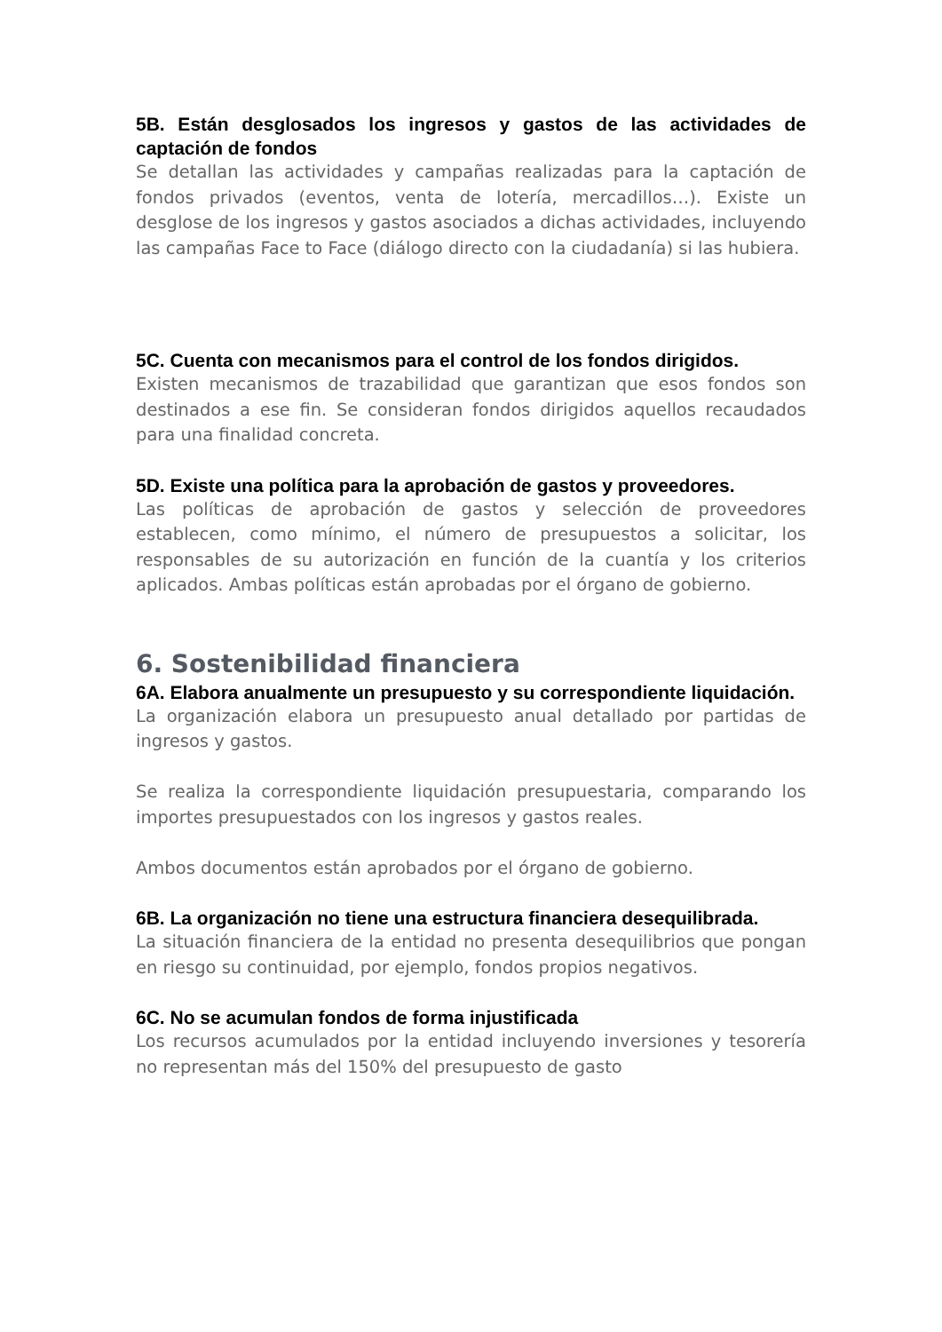5B. Están desglosados los ingresos y gastos de las actividades de captación de fondos
Se detallan las actividades y campañas realizadas para la captación de fondos privados (eventos, venta de lotería, mercadillos…). Existe un desglose de los ingresos y gastos asociados a dichas actividades, incluyendo las campañas Face to Face (diálogo directo con la ciudadanía) si las hubiera.
5C. Cuenta con mecanismos para el control de los fondos dirigidos.
Existen mecanismos de trazabilidad que garantizan que esos fondos son destinados a ese fin. Se consideran fondos dirigidos aquellos recaudados para una finalidad concreta.
5D. Existe una política para la aprobación de gastos y proveedores.
Las políticas de aprobación de gastos y selección de proveedores establecen, como mínimo, el número de presupuestos a solicitar, los responsables de su autorización en función de la cuantía y los criterios aplicados. Ambas políticas están aprobadas por el órgano de gobierno.
6. Sostenibilidad financiera
6A. Elabora anualmente un presupuesto y su correspondiente liquidación.
La organización elabora un presupuesto anual detallado por partidas de ingresos y gastos.
Se realiza la correspondiente liquidación presupuestaria, comparando los importes presupuestados con los ingresos y gastos reales.
Ambos documentos están aprobados por el órgano de gobierno.
6B. La organización no tiene una estructura financiera desequilibrada.
La situación financiera de la entidad no presenta desequilibrios que pongan en riesgo su continuidad, por ejemplo, fondos propios negativos.
6C. No se acumulan fondos de forma injustificada
Los recursos acumulados por la entidad incluyendo inversiones y tesorería no representan más del 150% del presupuesto de gasto